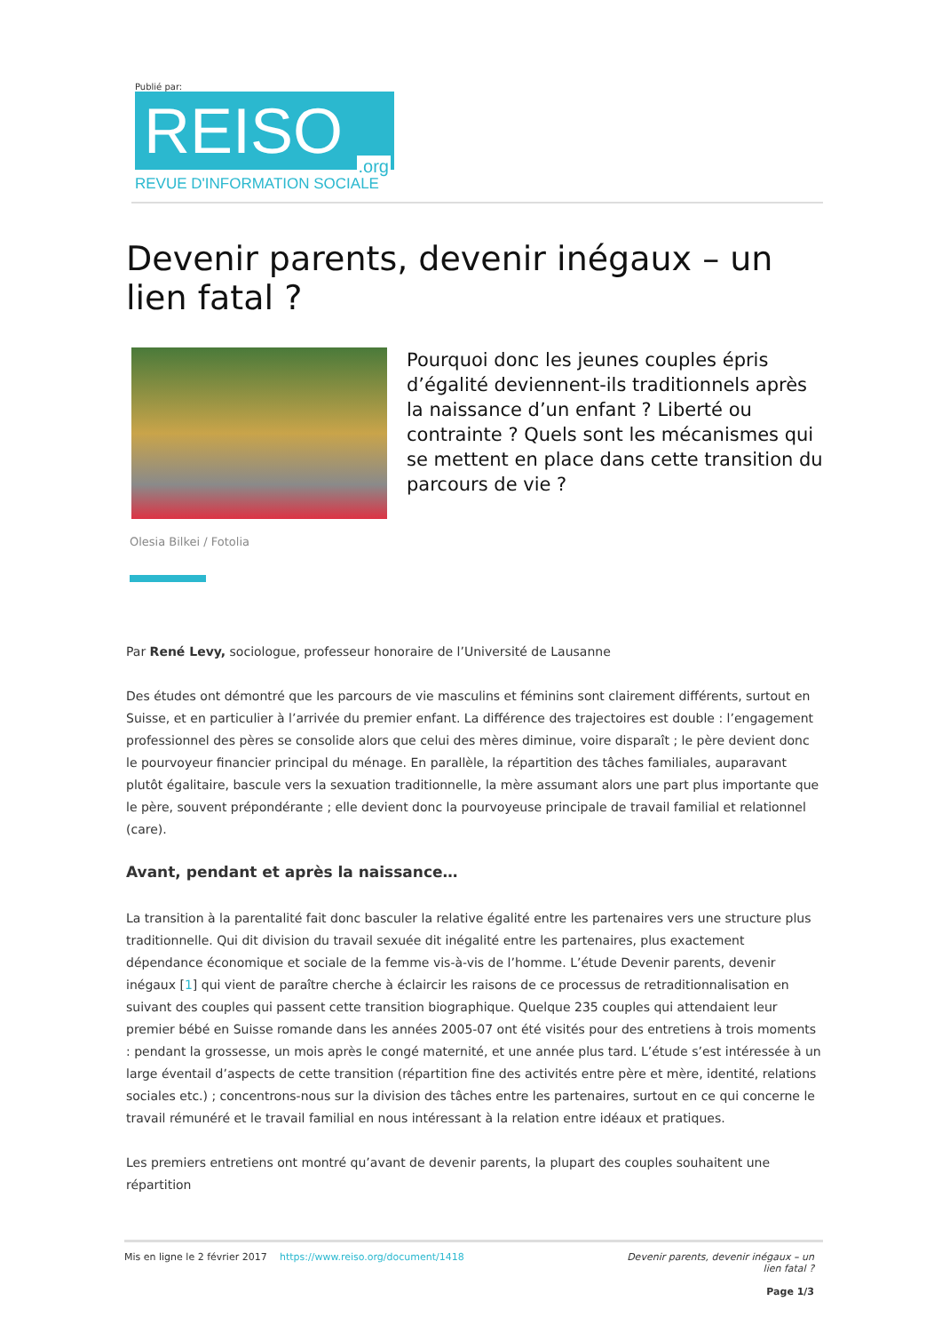Publié par:
REISO.org
REVUE D'INFORMATION SOCIALE
Devenir parents, devenir inégaux – un lien fatal ?
Pourquoi donc les jeunes couples épris d’égalité deviennent-ils traditionnels après la naissance d’un enfant ? Liberté ou contrainte ? Quels sont les mécanismes qui se mettent en place dans cette transition du parcours de vie ?
Olesia Bilkei / Fotolia
Par René Levy, sociologue, professeur honoraire de l’Université de Lausanne
Des études ont démontré que les parcours de vie masculins et féminins sont clairement différents, surtout en Suisse, et en particulier à l’arrivée du premier enfant. La différence des trajectoires est double : l’engagement professionnel des pères se consolide alors que celui des mères diminue, voire disparaît ; le père devient donc le pourvoyeur financier principal du ménage. En parallèle, la répartition des tâches familiales, auparavant plutôt égalitaire, bascule vers la sexuation traditionnelle, la mère assumant alors une part plus importante que le père, souvent prépondérante ; elle devient donc la pourvoyeuse principale de travail familial et relationnel (care).
Avant, pendant et après la naissance…
La transition à la parentalité fait donc basculer la relative égalité entre les partenaires vers une structure plus traditionnelle. Qui dit division du travail sexuée dit inégalité entre les partenaires, plus exactement dépendance économique et sociale de la femme vis-à-vis de l’homme. L’étude Devenir parents, devenir inégaux [1] qui vient de paraître cherche à éclaircir les raisons de ce processus de retraditionnalisation en suivant des couples qui passent cette transition biographique. Quelque 235 couples qui attendaient leur premier bébé en Suisse romande dans les années 2005-07 ont été visités pour des entretiens à trois moments : pendant la grossesse, un mois après le congé maternité, et une année plus tard. L’étude s’est intéressée à un large éventail d’aspects de cette transition (répartition fine des activités entre père et mère, identité, relations sociales etc.) ; concentrons-nous sur la division des tâches entre les partenaires, surtout en ce qui concerne le travail rémunéré et le travail familial en nous intéressant à la relation entre idéaux et pratiques.
Les premiers entretiens ont montré qu’avant de devenir parents, la plupart des couples souhaitent une répartition
Mis en ligne le 2 février 2017 https://www.reiso.org/document/1418 Devenir parents, devenir inégaux – un lien fatal ?
Page 1/3